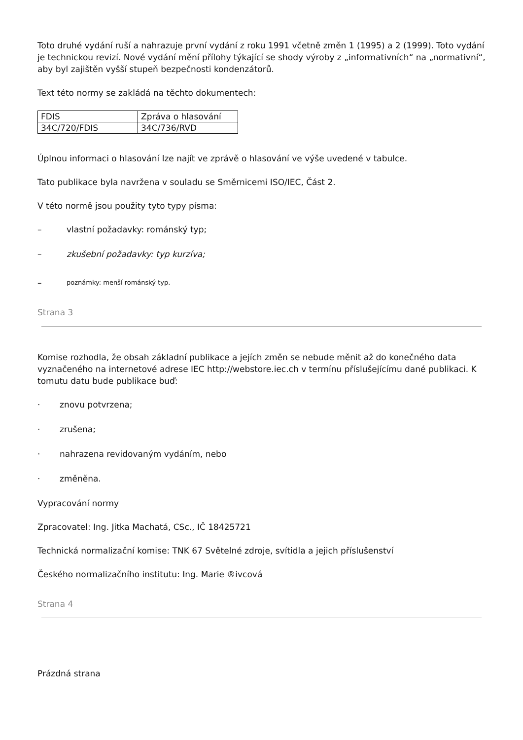Toto druhé vydání ruší a nahrazuje první vydání z roku 1991 včetně změn 1 (1995) a 2 (1999). Toto vydání je technickou revizí. Nové vydání mění přílohy týkající se shody výroby z „informativních“ na „normativní“, aby byl zajištěn vyšší stupeň bezpečnosti kondenzátorů.
Text této normy se zakládá na těchto dokumentech:
| FDIS | Zpráva o hlasování |
| 34C/720/FDIS | 34C/736/RVD |
Úplnou informaci o hlasování lze najít ve zprávě o hlasování ve výše uvedené v tabulce.
Tato publikace byla navržena v souladu se Směrnicemi ISO/IEC, Část 2.
V této normě jsou použity tyto typy písma:
– vlastní požadavky: románský typ;
– zkušební požadavky: typ kurzíva;
– poznámky: menší románský typ.
Strana 3
Komise rozhodla, že obsah základní publikace a jejích změn se nebude měnit až do konečného data vyznačeného na internetové adrese IEC http://webstore.iec.ch v termínu příslušejícímu dané publikaci. K tomutu datu bude publikace buď:
· znovu potvrzena;
· zrušena;
· nahrazena revidovaným vydáním, nebo
· změněna.
Vypracování normy
Zpracovatel: Ing. Jitka Machatá, CSc., IČ 18425721
Technická normalizační komise: TNK 67 Světelné zdroje, svítidla a jejich příslušenství
Českého normalizačního institutu: Ing. Marie ®ivcová
Strana 4
Prázdná strana